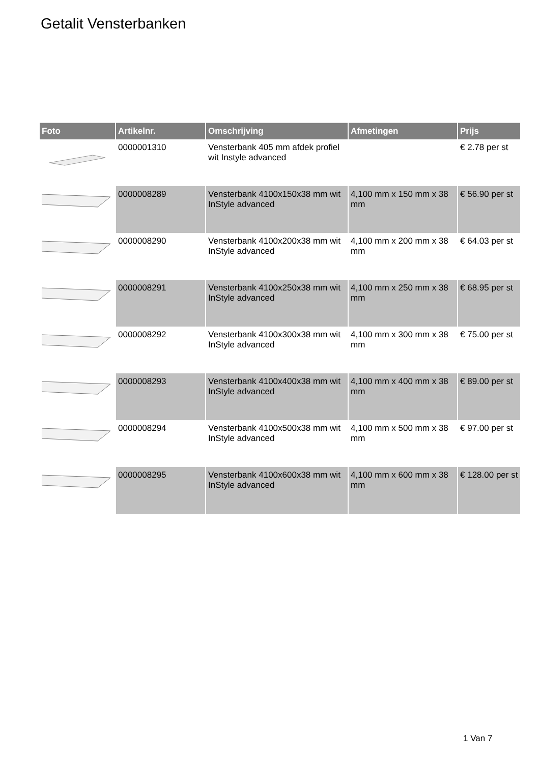Getalit Vensterbanken
| Foto | Artikelnr. | Omschrijving | Afmetingen | Prijs |
| --- | --- | --- | --- | --- |
| | 0000001310 | Vensterbank 405 mm afdek profiel wit Instyle advanced | | € 2.78 per st |
| | 0000008289 | Vensterbank 4100x150x38 mm wit InStyle advanced | 4,100 mm x 150 mm x 38 mm | € 56.90 per st |
| | 0000008290 | Vensterbank 4100x200x38 mm wit InStyle advanced | 4,100 mm x 200 mm x 38 mm | € 64.03 per st |
| | 0000008291 | Vensterbank 4100x250x38 mm wit InStyle advanced | 4,100 mm x 250 mm x 38 mm | € 68.95 per st |
| | 0000008292 | Vensterbank 4100x300x38 mm wit InStyle advanced | 4,100 mm x 300 mm x 38 mm | € 75.00 per st |
| | 0000008293 | Vensterbank 4100x400x38 mm wit InStyle advanced | 4,100 mm x 400 mm x 38 mm | € 89.00 per st |
| | 0000008294 | Vensterbank 4100x500x38 mm wit InStyle advanced | 4,100 mm x 500 mm x 38 mm | € 97.00 per st |
| | 0000008295 | Vensterbank 4100x600x38 mm wit InStyle advanced | 4,100 mm x 600 mm x 38 mm | € 128.00 per st |
1 Van 7